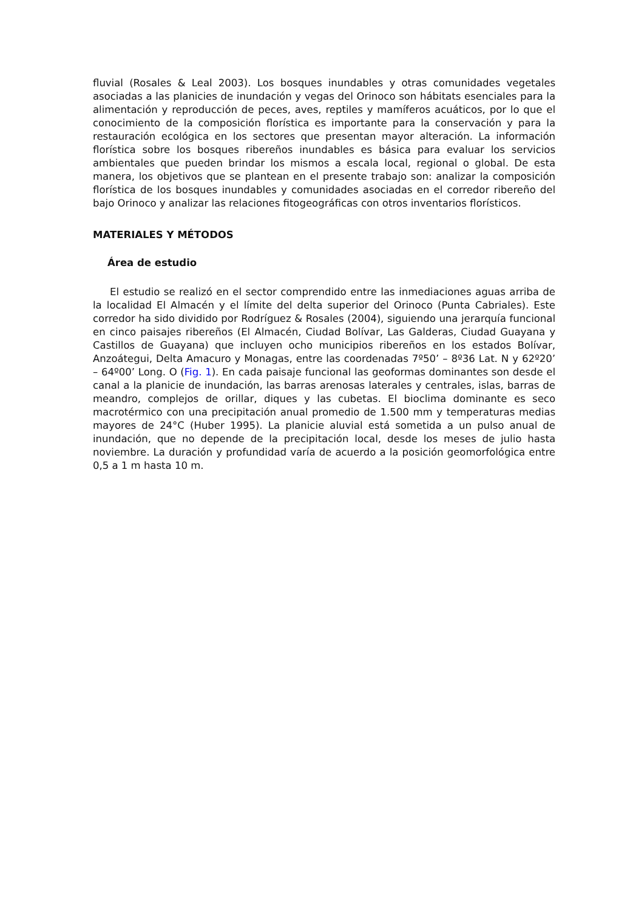fluvial (Rosales & Leal 2003). Los bosques inundables y otras comunidades vegetales asociadas a las planicies de inundación y vegas del Orinoco son hábitats esenciales para la alimentación y reproducción de peces, aves, reptiles y mamíferos acuáticos, por lo que el conocimiento de la composición florística es importante para la conservación y para la restauración ecológica en los sectores que presentan mayor alteración. La información florística sobre los bosques ribereños inundables es básica para evaluar los servicios ambientales que pueden brindar los mismos a escala local, regional o global. De esta manera, los objetivos que se plantean en el presente trabajo son: analizar la composición florística de los bosques inundables y comunidades asociadas en el corredor ribereño del bajo Orinoco y analizar las relaciones fitogeográficas con otros inventarios florísticos.
MATERIALES Y MÉTODOS
Área de estudio
El estudio se realizó en el sector comprendido entre las inmediaciones aguas arriba de la localidad El Almacén y el límite del delta superior del Orinoco (Punta Cabriales). Este corredor ha sido dividido por Rodríguez & Rosales (2004), siguiendo una jerarquía funcional en cinco paisajes ribereños (El Almacén, Ciudad Bolívar, Las Galderas, Ciudad Guayana y Castillos de Guayana) que incluyen ocho municipios ribereños en los estados Bolívar, Anzoátegui, Delta Amacuro y Monagas, entre las coordenadas 7º50’ – 8º36 Lat. N y 62º20’ – 64º00’ Long. O (Fig. 1). En cada paisaje funcional las geoformas dominantes son desde el canal a la planicie de inundación, las barras arenosas laterales y centrales, islas, barras de meandro, complejos de orillar, diques y las cubetas. El bioclima dominante es seco macrotérmico con una precipitación anual promedio de 1.500 mm y temperaturas medias mayores de 24°C (Huber 1995). La planicie aluvial está sometida a un pulso anual de inundación, que no depende de la precipitación local, desde los meses de julio hasta noviembre. La duración y profundidad varía de acuerdo a la posición geomorfológica entre 0,5 a 1 m hasta 10 m.